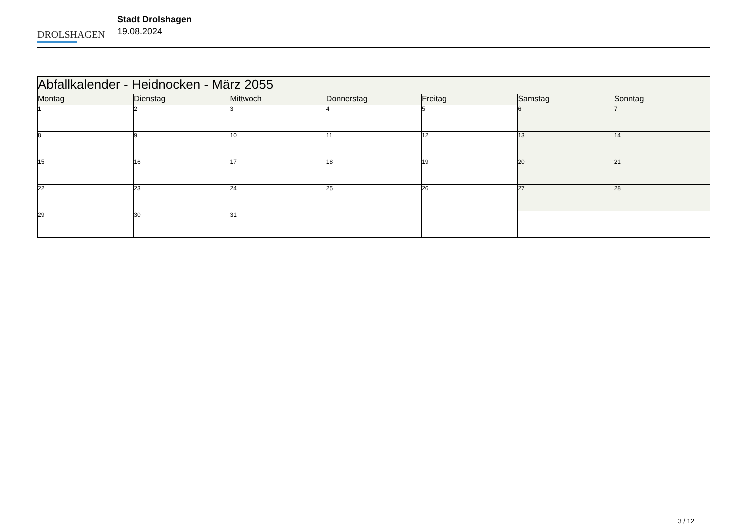DROLSHAGEN
Stadt Drolshagen
19.08.2024
| Abfallkalender - Heidnocken - März 2055 | | | | | | |
| --- | --- | --- | --- | --- | --- | --- |
| Montag | Dienstag | Mittwoch | Donnerstag | Freitag | Samstag | Sonntag |
| 1 | 2 | 3 | 4 | 5 | 6 | 7 |
| 8 | 9 | 10 | 11 | 12 | 13 | 14 |
| 15 | 16 | 17 | 18 | 19 | 20 | 21 |
| 22 | 23 | 24 | 25 | 26 | 27 | 28 |
| 29 | 30 | 31 | | | | |
3 / 12